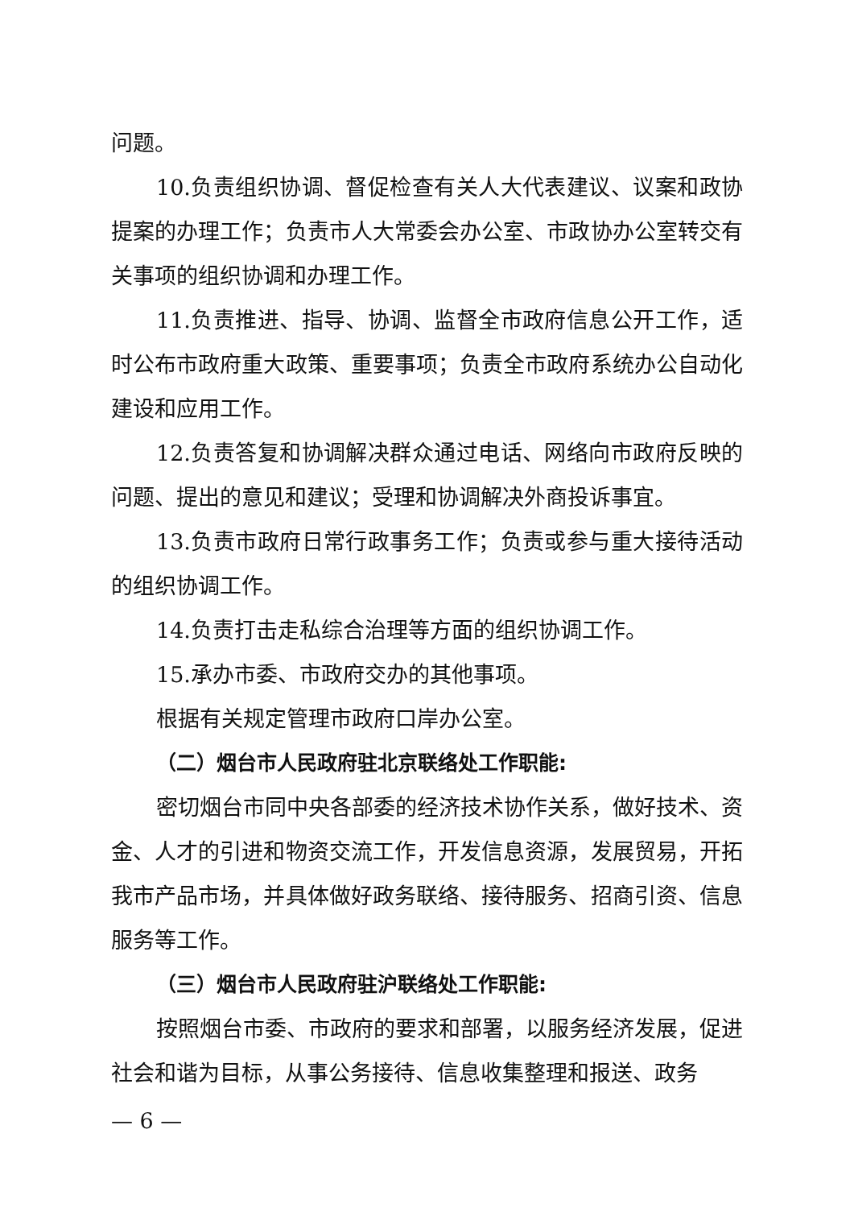问题。
10.负责组织协调、督促检查有关人大代表建议、议案和政协提案的办理工作；负责市人大常委会办公室、市政协办公室转交有关事项的组织协调和办理工作。
11.负责推进、指导、协调、监督全市政府信息公开工作，适时公布市政府重大政策、重要事项；负责全市政府系统办公自动化建设和应用工作。
12.负责答复和协调解决群众通过电话、网络向市政府反映的问题、提出的意见和建议；受理和协调解决外商投诉事宜。
13.负责市政府日常行政事务工作；负责或参与重大接待活动的组织协调工作。
14.负责打击走私综合治理等方面的组织协调工作。
15.承办市委、市政府交办的其他事项。
根据有关规定管理市政府口岸办公室。
（二）烟台市人民政府驻北京联络处工作职能:
密切烟台市同中央各部委的经济技术协作关系，做好技术、资金、人才的引进和物资交流工作，开发信息资源，发展贸易，开拓我市产品市场，并具体做好政务联络、接待服务、招商引资、信息服务等工作。
（三）烟台市人民政府驻沪联络处工作职能:
按照烟台市委、市政府的要求和部署，以服务经济发展，促进社会和谐为目标，从事公务接待、信息收集整理和报送、政务
— 6 —